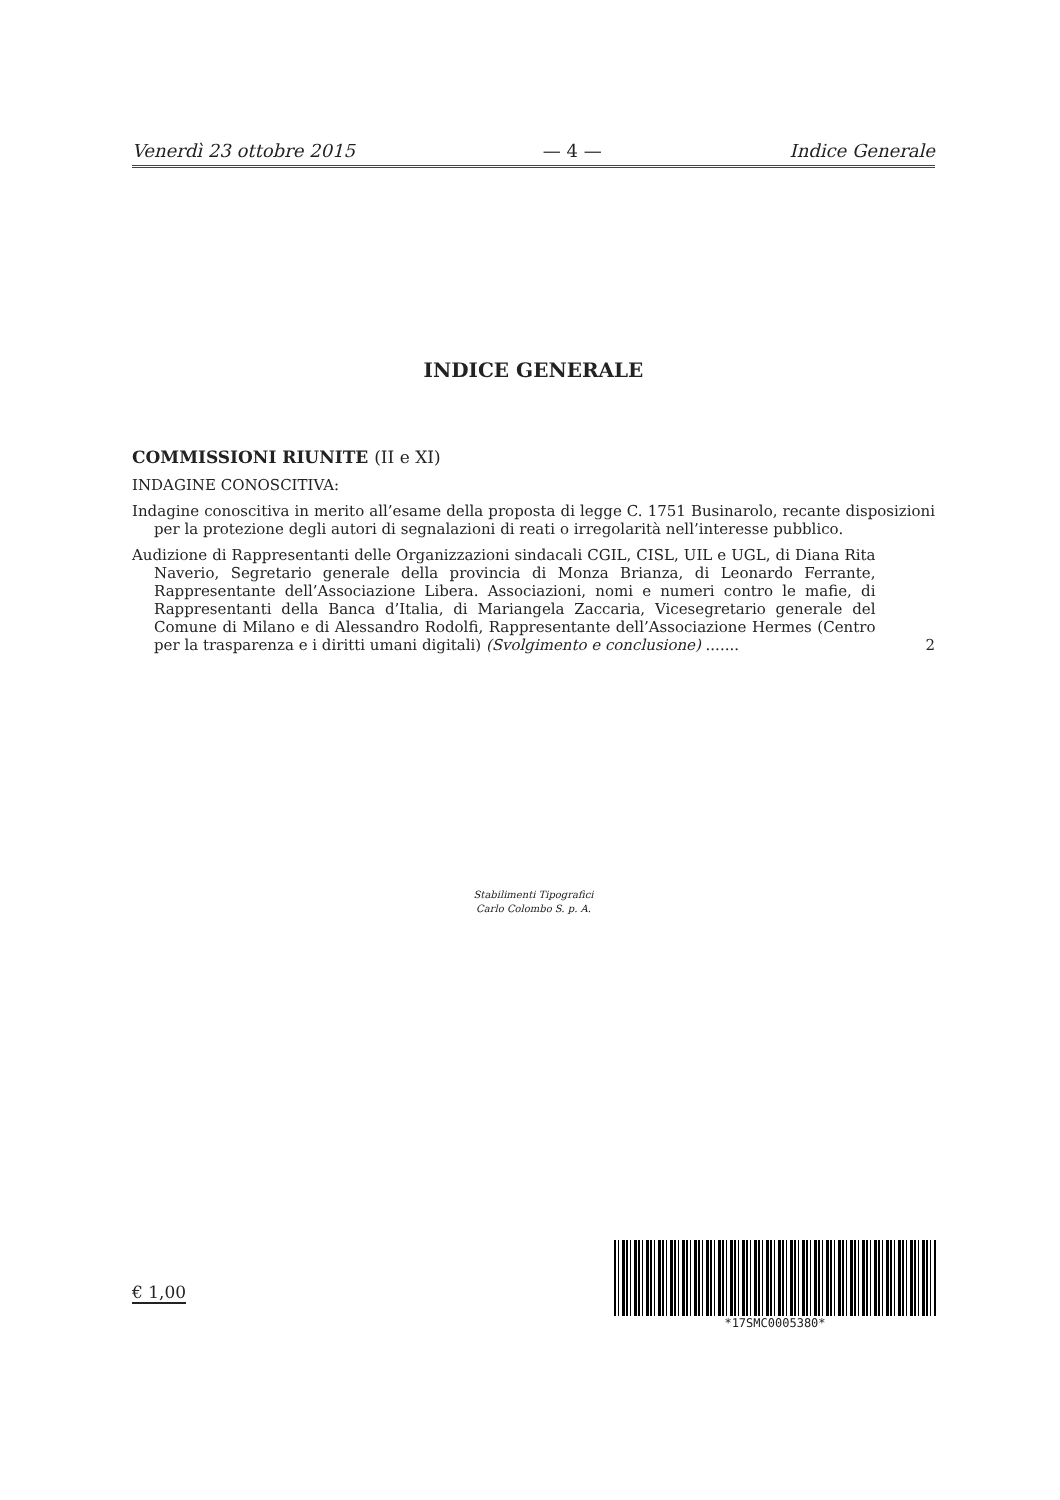Venerdì 23 ottobre 2015 — 4 — Indice Generale
INDICE GENERALE
COMMISSIONI RIUNITE (II e XI)
INDAGINE CONOSCITIVA:
Indagine conoscitiva in merito all’esame della proposta di legge C. 1751 Businarolo, recante disposizioni per la protezione degli autori di segnalazioni di reati o irregolarità nell’interesse pubblico.
Audizione di Rappresentanti delle Organizzazioni sindacali CGIL, CISL, UIL e UGL, di Diana Rita Naverio, Segretario generale della provincia di Monza Brianza, di Leonardo Ferrante, Rappresentante dell’Associazione Libera. Associazioni, nomi e numeri contro le mafie, di Rappresentanti della Banca d’Italia, di Mariangela Zaccaria, Vicesegretario generale del Comune di Milano e di Alessandro Rodolfi, Rappresentante dell’Associazione Hermes (Centro per la trasparenza e i diritti umani digitali) (Svolgimento e conclusione) .......
2
Stabilimenti Tipografici
Carlo Colombo S. p. A.
€ 1,00
*17SMC0005380*